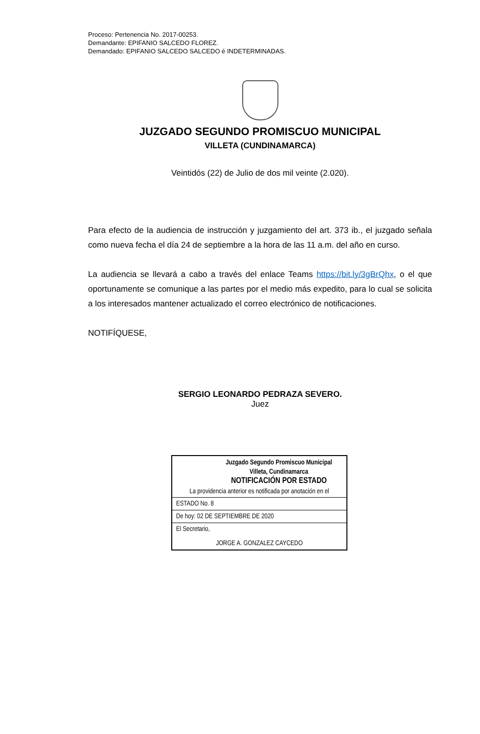Proceso: Pertenencia No. 2017-00253.
Demandante: EPIFANIO SALCEDO FLOREZ.
Demandado: EPIFANIO SALCEDO SALCEDO é INDETERMINADAS.
JUZGADO SEGUNDO PROMISCUO MUNICIPAL
VILLETA (CUNDINAMARCA)
Veintidós (22) de Julio de dos mil veinte (2.020).
Para efecto de la audiencia de instrucción y juzgamiento del art. 373 ib., el juzgado señala como nueva fecha el día 24 de septiembre a la hora de las 11 a.m. del año en curso.
La audiencia se llevará a cabo a través del enlace Teams https://bit.ly/3gBrQhx, o el que oportunamente se comunique a las partes por el medio más expedito, para lo cual se solicita a los interesados mantener actualizado el correo electrónico de notificaciones.
NOTIFÍQUESE,
SERGIO LEONARDO PEDRAZA SEVERO.
Juez
Juzgado Segundo Promiscuo Municipal
Villeta, Cundinamarca
NOTIFICACIÓN POR ESTADO
La providencia anterior es notificada por anotación en el
ESTADO No. 8
De hoy: 02 DE SEPTIEMBRE DE 2020
El Secretario,
JORGE A. GONZALEZ CAYCEDO